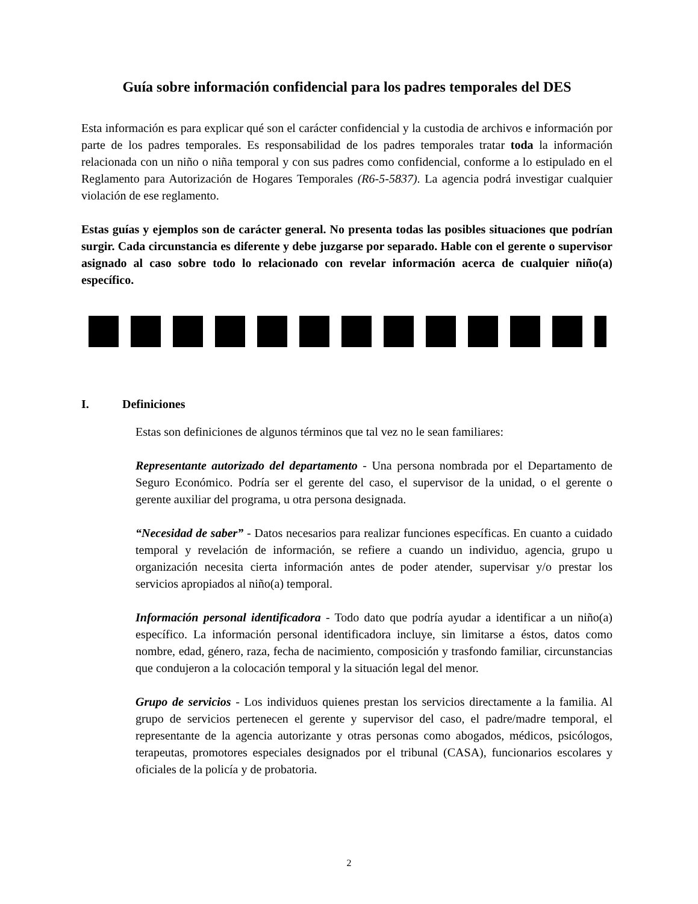Guía sobre información confidencial para los padres temporales del DES
Esta información es para explicar qué son el carácter confidencial y la custodia de archivos e información por parte de los padres temporales. Es responsabilidad de los padres temporales tratar toda la información relacionada con un niño o niña temporal y con sus padres como confidencial, conforme a lo estipulado en el Reglamento para Autorización de Hogares Temporales (R6-5-5837). La agencia podrá investigar cualquier violación de ese reglamento.
Estas guías y ejemplos son de carácter general. No presenta todas las posibles situaciones que podrían surgir. Cada circunstancia es diferente y debe juzgarse por separado. Hable con el gerente o supervisor asignado al caso sobre todo lo relacionado con revelar información acerca de cualquier niño(a) específico.
I. Definiciones
Estas son definiciones de algunos términos que tal vez no le sean familiares:
Representante autorizado del departamento - Una persona nombrada por el Departamento de Seguro Económico. Podría ser el gerente del caso, el supervisor de la unidad, o el gerente o gerente auxiliar del programa, u otra persona designada.
“Necesidad de saber” - Datos necesarios para realizar funciones específicas. En cuanto a cuidado temporal y revelación de información, se refiere a cuando un individuo, agencia, grupo u organización necesita cierta información antes de poder atender, supervisar y/o prestar los servicios apropiados al niño(a) temporal.
Información personal identificadora - Todo dato que podría ayudar a identificar a un niño(a) específico. La información personal identificadora incluye, sin limitarse a éstos, datos como nombre, edad, género, raza, fecha de nacimiento, composición y trasfondo familiar, circunstancias que condujeron a la colocación temporal y la situación legal del menor.
Grupo de servicios - Los individuos quienes prestan los servicios directamente a la familia. Al grupo de servicios pertenecen el gerente y supervisor del caso, el padre/madre temporal, el representante de la agencia autorizante y otras personas como abogados, médicos, psicólogos, terapeutas, promotores especiales designados por el tribunal (CASA), funcionarios escolares y oficiales de la policía y de probatoria.
2